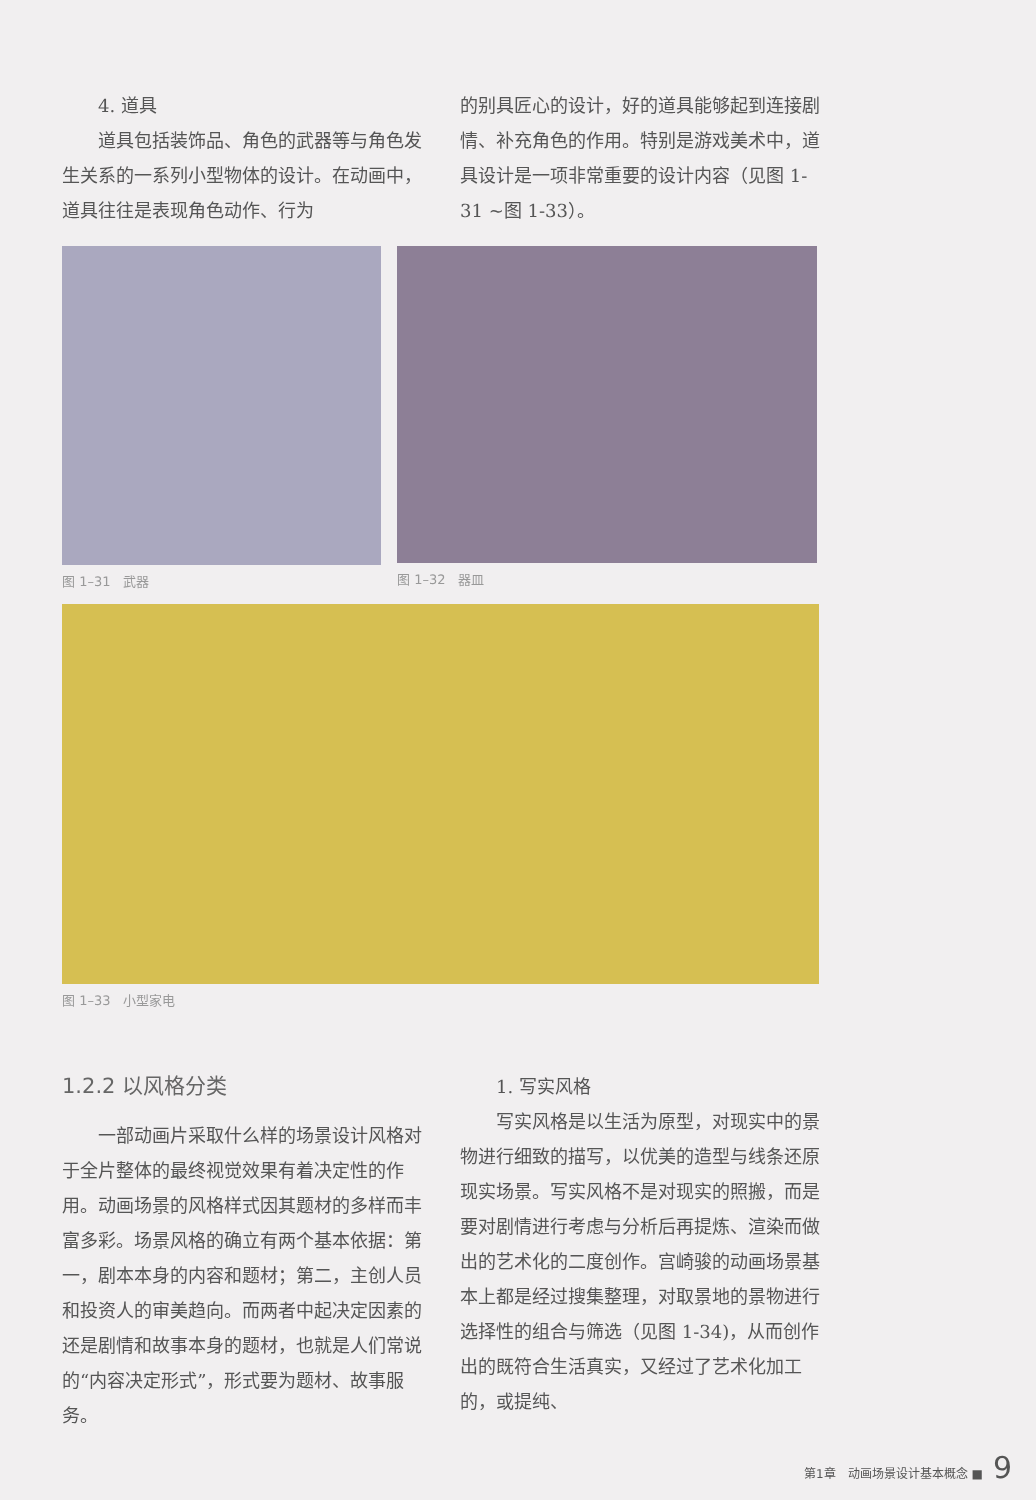4. 道具
道具包括装饰品、角色的武器等与角色发生关系的一系列小型物体的设计。在动画中，道具往往是表现角色动作、行为
的别具匠心的设计，好的道具能够起到连接剧情、补充角色的作用。特别是游戏美术中，道具设计是一项非常重要的设计内容（见图 1-31 ~图 1-33）。
图 1–31　武器 图 1–32　器皿
图 1–33　小型家电
1.2.2 以风格分类
一部动画片采取什么样的场景设计风格对于全片整体的最终视觉效果有着决定性的作用。动画场景的风格样式因其题材的多样而丰富多彩。场景风格的确立有两个基本依据：第一，剧本本身的内容和题材；第二，主创人员和投资人的审美趋向。而两者中起决定因素的还是剧情和故事本身的题材，也就是人们常说的“内容决定形式”，形式要为题材、故事服务。
1. 写实风格
写实风格是以生活为原型，对现实中的景物进行细致的描写，以优美的造型与线条还原现实场景。写实风格不是对现实的照搬，而是要对剧情进行考虑与分析后再提炼、渲染而做出的艺术化的二度创作。宫崎骏的动画场景基本上都是经过搜集整理，对取景地的景物进行选择性的组合与筛选（见图 1-34)，从而创作出的既符合生活真实，又经过了艺术化加工的，或提纯、
第1章　动画场景设计基本概念 ■ 9